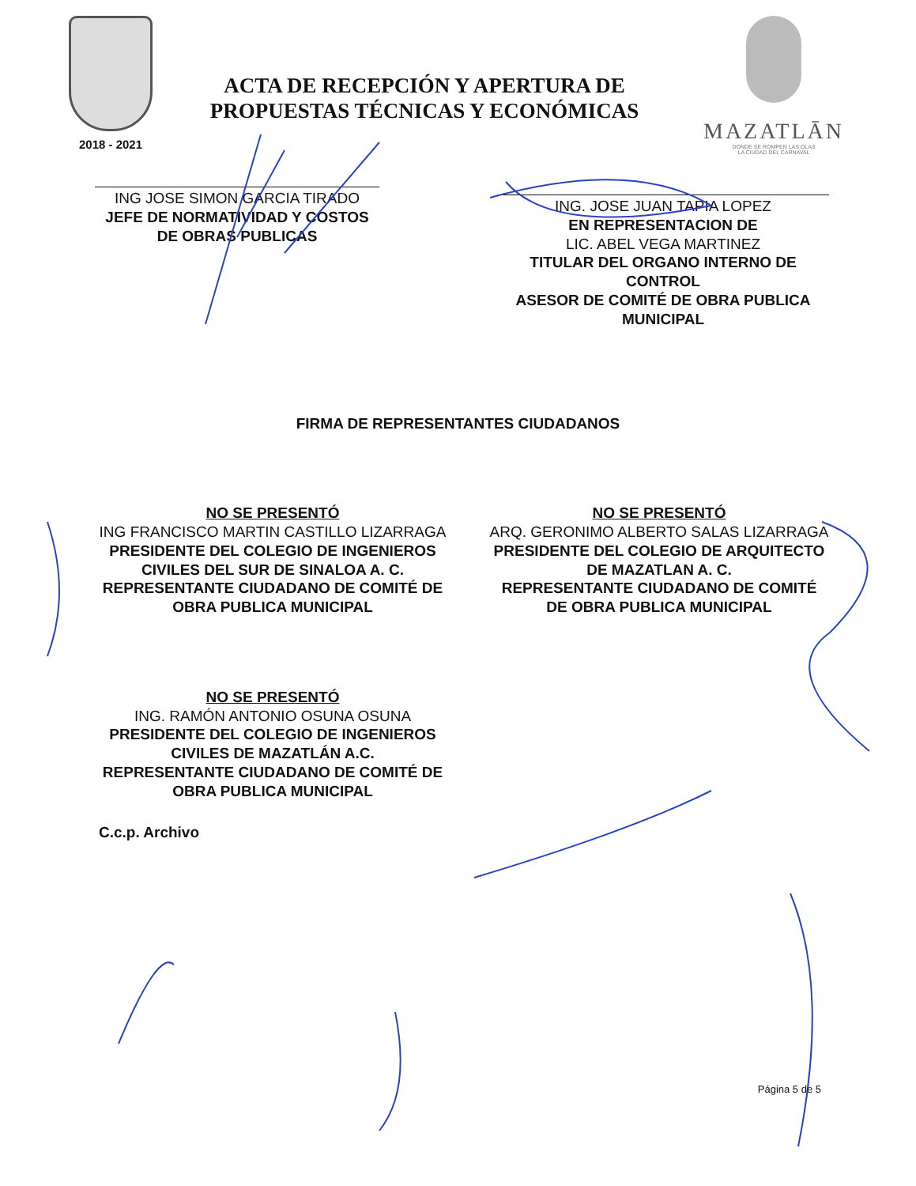2018 - 2021
ACTA DE RECEPCIÓN Y APERTURA DE
PROPUESTAS TÉCNICAS Y ECONÓMICAS
MAZATLĀN
DONDE SE ROMPEN LAS OLAS
LA CIUDAD DEL CARNAVAL
ING JOSE SIMON GARCIA TIRADO
JEFE DE NORMATIVIDAD Y COSTOS
DE OBRAS PUBLICAS
ING. JOSE JUAN TAPIA LOPEZ
EN REPRESENTACION DE
LIC. ABEL VEGA MARTINEZ
TITULAR DEL ORGANO INTERNO DE CONTROL
ASESOR DE COMITÉ DE OBRA PUBLICA MUNICIPAL
FIRMA DE REPRESENTANTES CIUDADANOS
NO SE PRESENTÓ
ING FRANCISCO MARTIN CASTILLO LIZARRAGA
PRESIDENTE DEL COLEGIO DE INGENIEROS CIVILES DEL SUR DE SINALOA A. C.
REPRESENTANTE CIUDADANO DE COMITÉ DE OBRA PUBLICA MUNICIPAL
NO SE PRESENTÓ
ARQ. GERONIMO ALBERTO SALAS LIZARRAGA
PRESIDENTE DEL COLEGIO DE ARQUITECTO DE MAZATLAN A. C.
REPRESENTANTE CIUDADANO DE COMITÉ DE OBRA PUBLICA MUNICIPAL
NO SE PRESENTÓ
ING. RAMÓN ANTONIO OSUNA OSUNA
PRESIDENTE DEL COLEGIO DE INGENIEROS CIVILES DE MAZATLÁN A.C.
REPRESENTANTE CIUDADANO DE COMITÉ DE OBRA PUBLICA MUNICIPAL
C.c.p. Archivo
Página 5 de 5